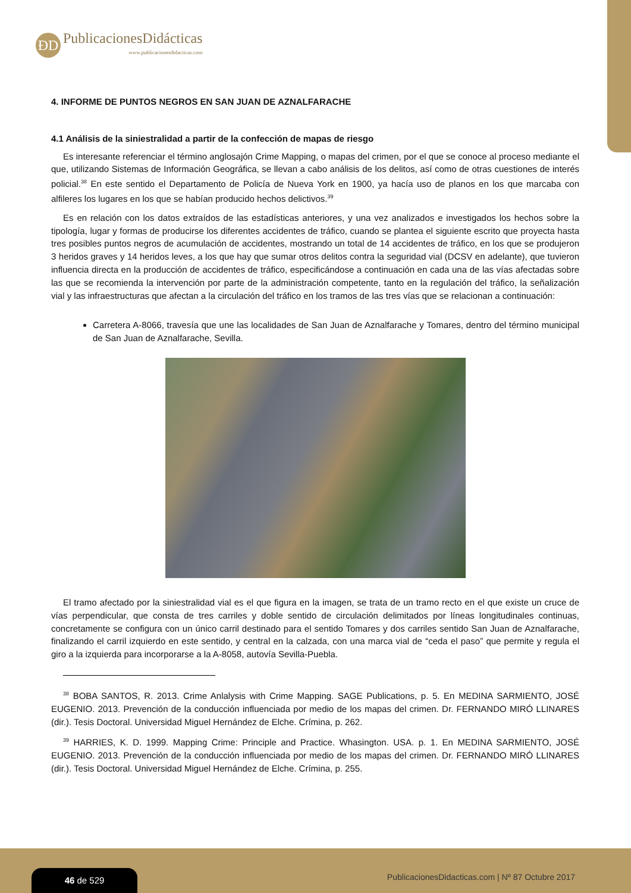ÐD
PublicacionesDidácticas
www.publicacionesdidacticas.com
4. INFORME DE PUNTOS NEGROS EN SAN JUAN DE AZNALFARACHE
4.1 Análisis de la siniestralidad a partir de la confección de mapas de riesgo
Es interesante referenciar el término anglosajón Crime Mapping, o mapas del crimen, por el que se conoce al proceso mediante el que, utilizando Sistemas de Información Geográfica, se llevan a cabo análisis de los delitos, así como de otras cuestiones de interés policial.<sup>38</sup> En este sentido el Departamento de Policía de Nueva York en 1900, ya hacía uso de planos en los que marcaba con alfileres los lugares en los que se habían producido hechos delictivos.<sup>39</sup>
Es en relación con los datos extraídos de las estadísticas anteriores, y una vez analizados e investigados los hechos sobre la tipología, lugar y formas de producirse los diferentes accidentes de tráfico, cuando se plantea el siguiente escrito que proyecta hasta tres posibles puntos negros de acumulación de accidentes, mostrando un total de 14 accidentes de tráfico, en los que se produjeron 3 heridos graves y 14 heridos leves, a los que hay que sumar otros delitos contra la seguridad vial (DCSV en adelante), que tuvieron influencia directa en la producción de accidentes de tráfico, especificándose a continuación en cada una de las vías afectadas sobre las que se recomienda la intervención por parte de la administración competente, tanto en la regulación del tráfico, la señalización vial y las infraestructuras que afectan a la circulación del tráfico en los tramos de las tres vías que se relacionan a continuación:
Carretera A-8066, travesía que une las localidades de San Juan de Aznalfarache y Tomares, dentro del término municipal de San Juan de Aznalfarache, Sevilla.
El tramo afectado por la siniestralidad vial es el que figura en la imagen, se trata de un tramo recto en el que existe un cruce de vías perpendicular, que consta de tres carriles y doble sentido de circulación delimitados por líneas longitudinales continuas, concretamente se configura con un único carril destinado para el sentido Tomares y dos carriles sentido San Juan de Aznalfarache, finalizando el carril izquierdo en este sentido, y central en la calzada, con una marca vial de “ceda el paso” que permite y regula el giro a la izquierda para incorporarse a la A-8058, autovía Sevilla-Puebla.
<sup>38</sup> BOBA SANTOS, R. 2013. Crime Anlalysis with Crime Mapping. SAGE Publications, p. 5. En MEDINA SARMIENTO, JOSÉ EUGENIO. 2013. Prevención de la conducción influenciada por medio de los mapas del crimen. Dr. FERNANDO MIRÓ LLINARES (dir.). Tesis Doctoral. Universidad Miguel Hernández de Elche. Crímina, p. 262.
<sup>39</sup> HARRIES, K. D. 1999. Mapping Crime: Principle and Practice. Whasington. USA. p. 1. En MEDINA SARMIENTO, JOSÉ EUGENIO. 2013. Prevención de la conducción influenciada por medio de los mapas del crimen. Dr. FERNANDO MIRÓ LLINARES (dir.). Tesis Doctoral. Universidad Miguel Hernández de Elche. Crímina, p. 255.
46 de 529
PublicacionesDidacticas.com | Nº 87 Octubre 2017